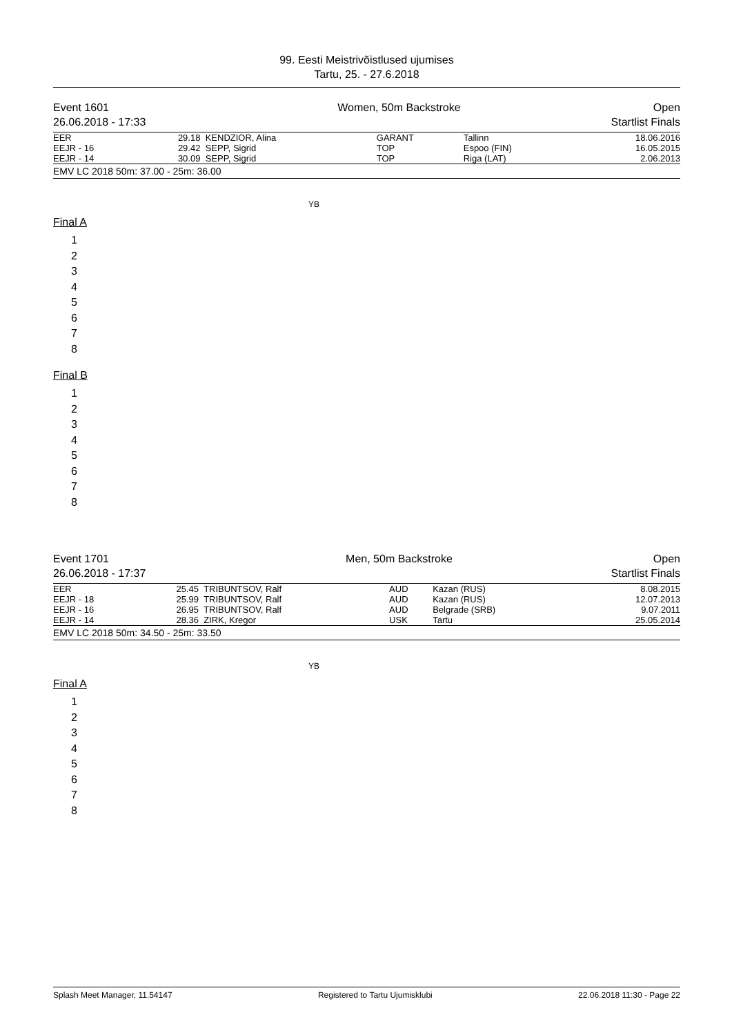99. Eesti Meistrivõistlused ujumises
Tartu, 25. - 27.6.2018
Event 1601
26.06.2018 - 17:33
Women, 50m Backstroke Open
Startlist Finals
| EER | 29.18 | KENDZIOR, Alina | GARANT | Tallinn | 18.06.2016 |
| EEJR - 16 | 29.42 | SEPP, Sigrid | TOP | Espoo (FIN) | 16.05.2015 |
| EEJR - 14 | 30.09 | SEPP, Sigrid | TOP | Riga (LAT) | 2.06.2013 |
EMV LC 2018 50m: 37.00 - 25m: 36.00
YB
Final A
1
2
3
4
5
6
7
8
Final B
1
2
3
4
5
6
7
8
Event 1701
26.06.2018 - 17:37
Men, 50m Backstroke Open
Startlist Finals
| EER | 25.45 | TRIBUNTSOV, Ralf | AUD | Kazan (RUS) | 8.08.2015 |
| EEJR - 18 | 25.99 | TRIBUNTSOV, Ralf | AUD | Kazan (RUS) | 12.07.2013 |
| EEJR - 16 | 26.95 | TRIBUNTSOV, Ralf | AUD | Belgrade (SRB) | 9.07.2011 |
| EEJR - 14 | 28.36 | ZIRK, Kregor | USK | Tartu | 25.05.2014 |
EMV LC 2018 50m: 34.50 - 25m: 33.50
YB
Final A
1
2
3
4
5
6
7
8
Splash Meet Manager, 11.54147 Registered to Tartu Ujumisklubi 22.06.2018 11:30 - Page 22